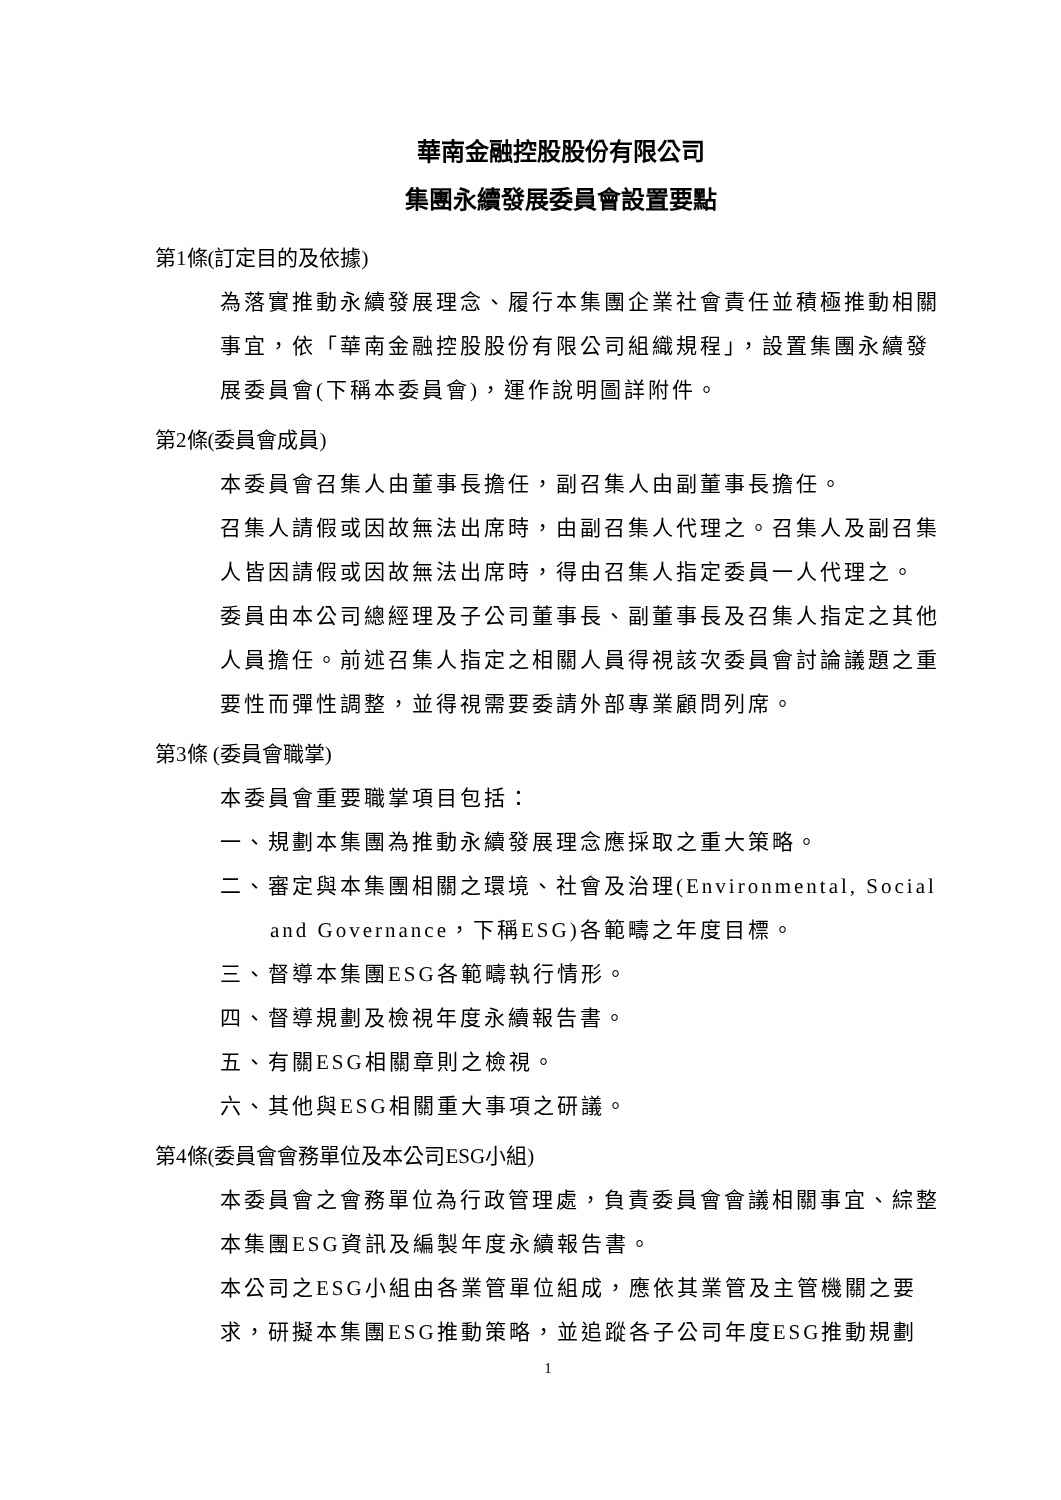華南金融控股股份有限公司
集團永續發展委員會設置要點
第1條(訂定目的及依據)
為落實推動永續發展理念、履行本集團企業社會責任並積極推動相關事宜，依「華南金融控股股份有限公司組織規程」，設置集團永續發展委員會(下稱本委員會)，運作說明圖詳附件。
第2條(委員會成員)
本委員會召集人由董事長擔任，副召集人由副董事長擔任。
召集人請假或因故無法出席時，由副召集人代理之。召集人及副召集人皆因請假或因故無法出席時，得由召集人指定委員一人代理之。
委員由本公司總經理及子公司董事長、副董事長及召集人指定之其他人員擔任。前述召集人指定之相關人員得視該次委員會討論議題之重要性而彈性調整，並得視需要委請外部專業顧問列席。
第3條 (委員會職掌)
本委員會重要職掌項目包括：
一、規劃本集團為推動永續發展理念應採取之重大策略。
二、審定與本集團相關之環境、社會及治理(Environmental, Social and Governance，下稱ESG)各範疇之年度目標。
三、督導本集團ESG各範疇執行情形。
四、督導規劃及檢視年度永續報告書。
五、有關ESG相關章則之檢視。
六、其他與ESG相關重大事項之研議。
第4條(委員會會務單位及本公司ESG小組)
本委員會之會務單位為行政管理處，負責委員會會議相關事宜、綜整本集團ESG資訊及編製年度永續報告書。
本公司之ESG小組由各業管單位組成，應依其業管及主管機關之要求，研擬本集團ESG推動策略，並追蹤各子公司年度ESG推動規劃
1